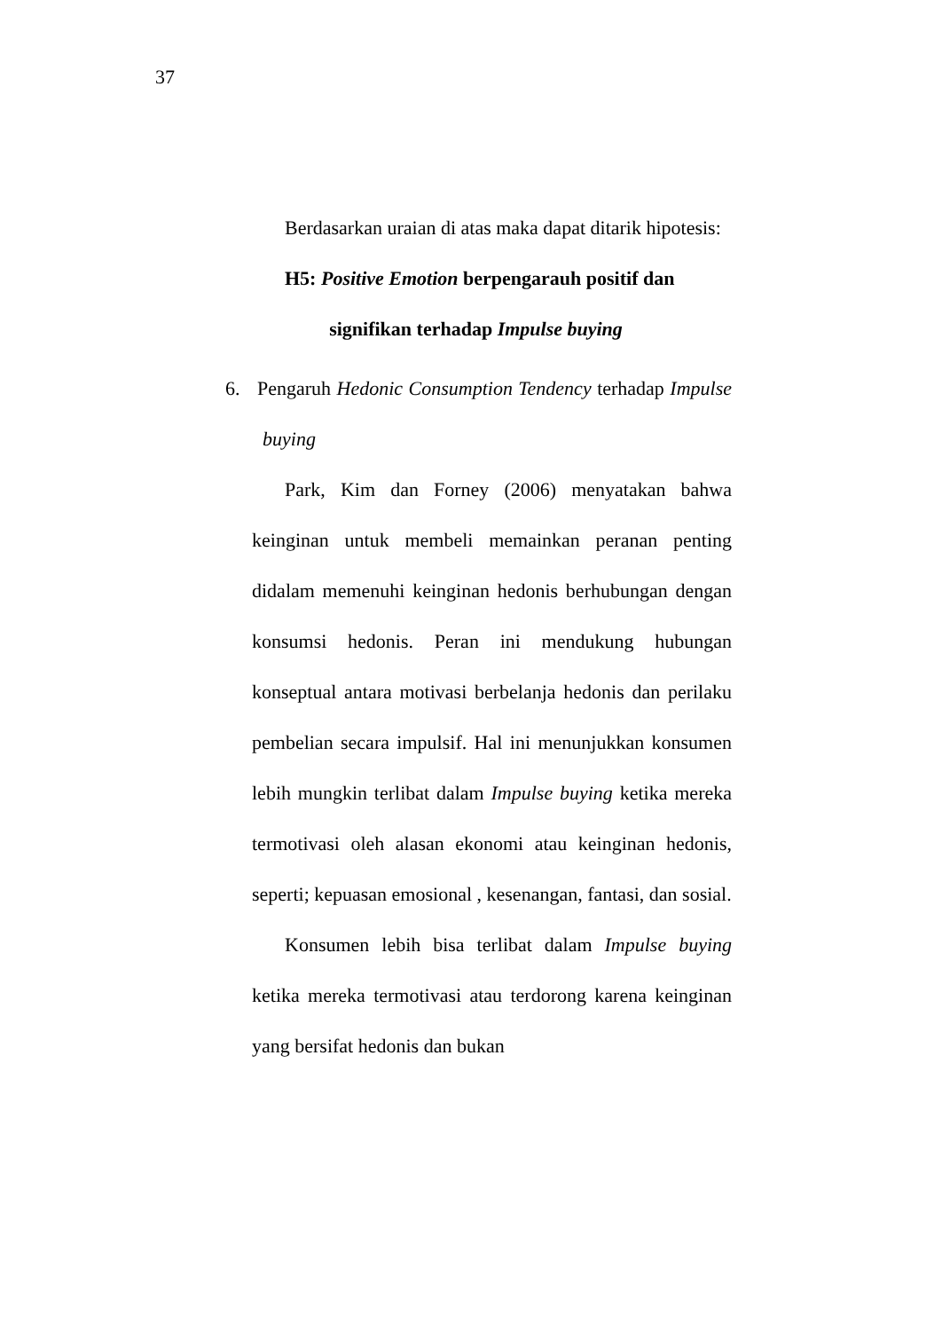37
Berdasarkan uraian di atas maka dapat ditarik hipotesis:
H5: Positive Emotion berpengarauh positif dan
signifikan terhadap Impulse buying
6. Pengaruh Hedonic Consumption Tendency terhadap Impulse buying
Park, Kim dan Forney (2006) menyatakan bahwa keinginan untuk membeli memainkan peranan penting didalam memenuhi keinginan hedonis berhubungan dengan konsumsi hedonis. Peran ini mendukung hubungan konseptual antara motivasi berbelanja hedonis dan perilaku pembelian secara impulsif. Hal ini menunjukkan konsumen lebih mungkin terlibat dalam Impulse buying ketika mereka termotivasi oleh alasan ekonomi atau keinginan hedonis, seperti; kepuasan emosional , kesenangan, fantasi, dan sosial.
Konsumen lebih bisa terlibat dalam Impulse buying ketika mereka termotivasi atau terdorong karena keinginan yang bersifat hedonis dan bukan